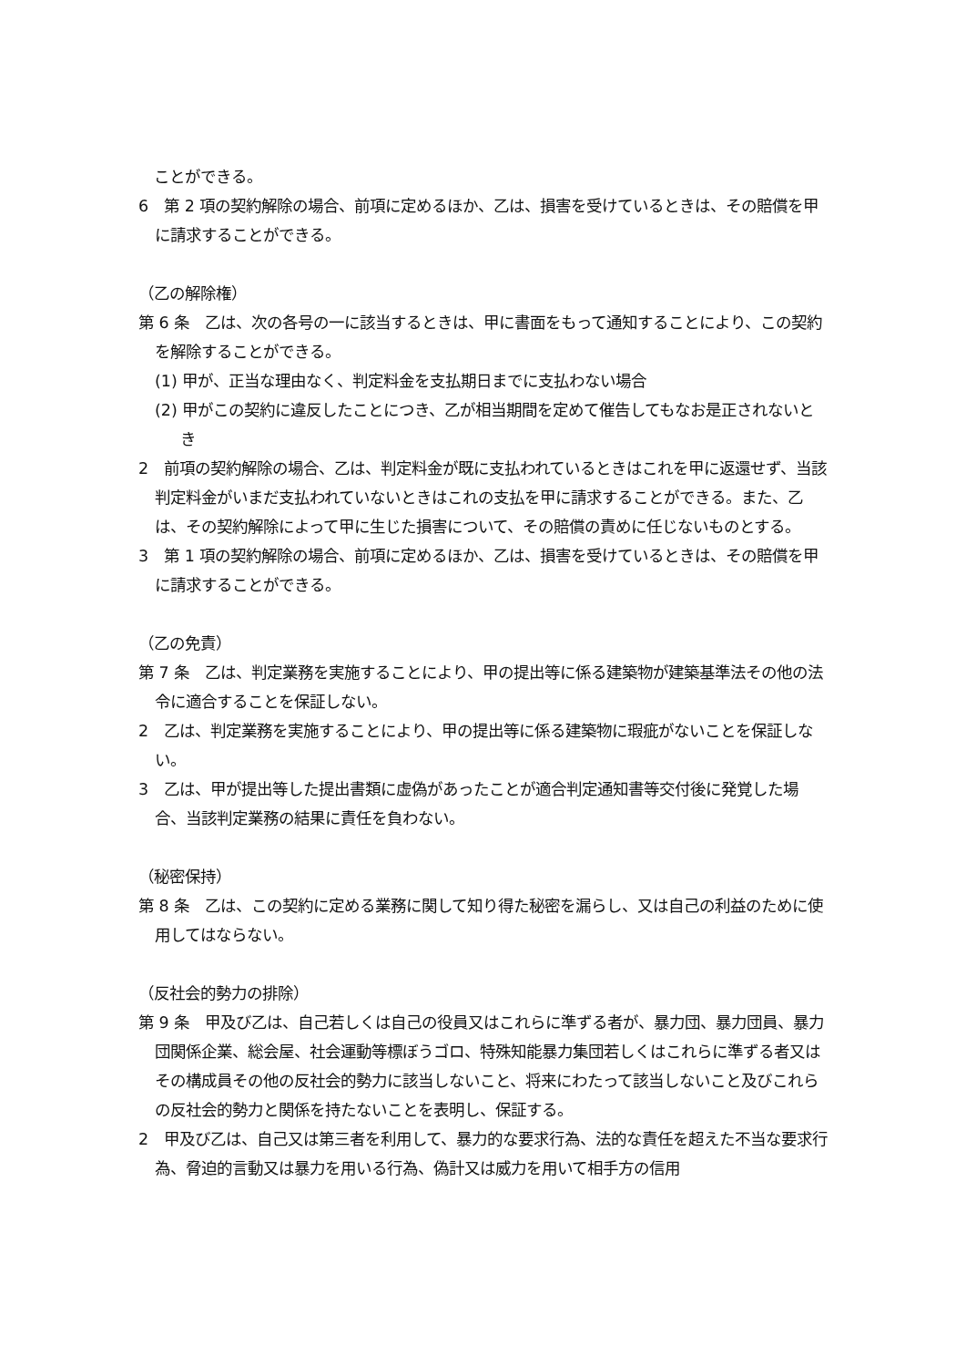ことができる。
6　第 2 項の契約解除の場合、前項に定めるほか、乙は、損害を受けているときは、その賠償を甲に請求することができる。
（乙の解除権）
第 6 条　乙は、次の各号の一に該当するときは、甲に書面をもって通知することにより、この契約を解除することができる。
(1) 甲が、正当な理由なく、判定料金を支払期日までに支払わない場合
(2) 甲がこの契約に違反したことにつき、乙が相当期間を定めて催告してもなお是正されないとき
2　前項の契約解除の場合、乙は、判定料金が既に支払われているときはこれを甲に返還せず、当該判定料金がいまだ支払われていないときはこれの支払を甲に請求することができる。また、乙は、その契約解除によって甲に生じた損害について、その賠償の責めに任じないものとする。
3　第 1 項の契約解除の場合、前項に定めるほか、乙は、損害を受けているときは、その賠償を甲に請求することができる。
（乙の免責）
第 7 条　乙は、判定業務を実施することにより、甲の提出等に係る建築物が建築基準法その他の法令に適合することを保証しない。
2　乙は、判定業務を実施することにより、甲の提出等に係る建築物に瑕疵がないことを保証しない。
3　乙は、甲が提出等した提出書類に虚偽があったことが適合判定通知書等交付後に発覚した場合、当該判定業務の結果に責任を負わない。
（秘密保持）
第 8 条　乙は、この契約に定める業務に関して知り得た秘密を漏らし、又は自己の利益のために使用してはならない。
（反社会的勢力の排除）
第 9 条　甲及び乙は、自己若しくは自己の役員又はこれらに準ずる者が、暴力団、暴力団員、暴力団関係企業、総会屋、社会運動等標ぼうゴロ、特殊知能暴力集団若しくはこれらに準ずる者又はその構成員その他の反社会的勢力に該当しないこと、将来にわたって該当しないこと及びこれらの反社会的勢力と関係を持たないことを表明し、保証する。
2　甲及び乙は、自己又は第三者を利用して、暴力的な要求行為、法的な責任を超えた不当な要求行為、脅迫的言動又は暴力を用いる行為、偽計又は威力を用いて相手方の信用